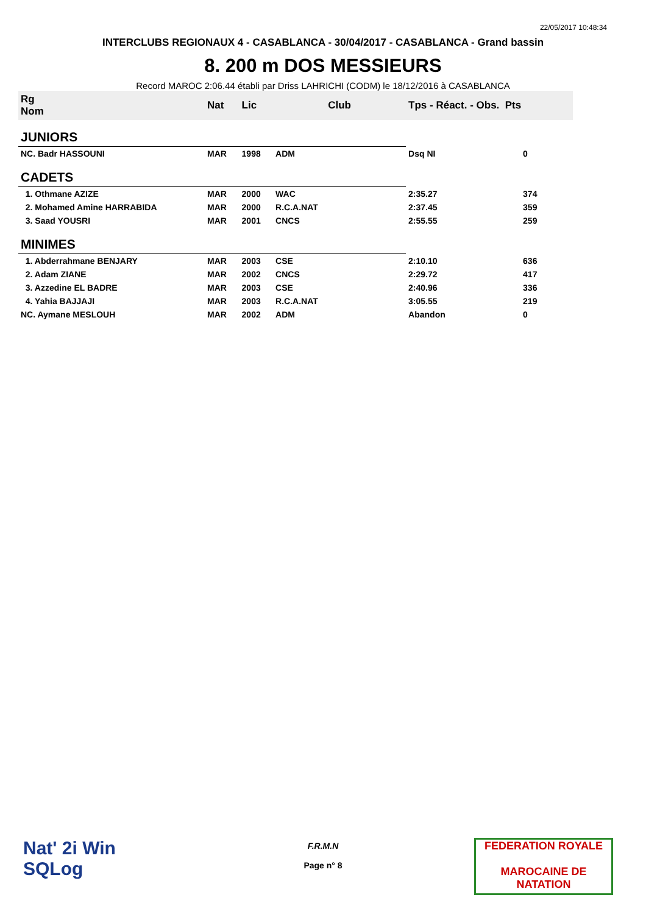22/05/2017 10:48:34
INTERCLUBS REGIONAUX 4 - CASABLANCA - 30/04/2017 - CASABLANCA - Grand bassin
8. 200 m DOS MESSIEURS
Record MAROC 2:06.44 établi par Driss LAHRICHI (CODM) le 18/12/2016 à CASABLANCA
| Rg Nom | | Nat | Lic | Club | Tps - Réact. - Obs. Pts | |
| --- | --- | --- | --- | --- | --- | --- |
| JUNIORS | | | | | | |
| NC. Badr HASSOUNI | | MAR | 1998 | ADM | Dsq NI | 0 |
| CADETS | | | | | | |
| 1. Othmane AZIZE | | MAR | 2000 | WAC | 2:35.27 | 374 |
| 2. Mohamed Amine HARRABIDA | | MAR | 2000 | R.C.A.NAT | 2:37.45 | 359 |
| 3. Saad YOUSRI | | MAR | 2001 | CNCS | 2:55.55 | 259 |
| MINIMES | | | | | | |
| 1. Abderrahmane BENJARY | | MAR | 2003 | CSE | 2:10.10 | 636 |
| 2. Adam ZIANE | | MAR | 2002 | CNCS | 2:29.72 | 417 |
| 3. Azzedine EL BADRE | | MAR | 2003 | CSE | 2:40.96 | 336 |
| 4. Yahia BAJJAJI | | MAR | 2003 | R.C.A.NAT | 3:05.55 | 219 |
| NC. Aymane MESLOUH | | MAR | 2002 | ADM | Abandon | 0 |
Nat' 2i Win
SQLog
F.R.M.N
Page n° 8
FEDERATION ROYALE
MAROCAINE DE NATATION